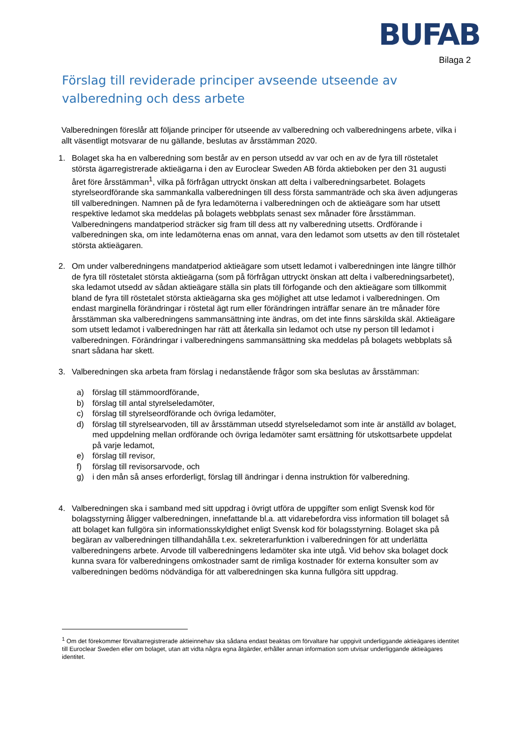BUFAB
Bilaga 2
Förslag till reviderade principer avseende utseende av valberedning och dess arbete
Valberedningen föreslår att följande principer för utseende av valberedning och valberedningens arbete, vilka i allt väsentligt motsvarar de nu gällande, beslutas av årsstämman 2020.
1. Bolaget ska ha en valberedning som består av en person utsedd av var och en av de fyra till röstetalet största ägarregistrerade aktieägarna i den av Euroclear Sweden AB förda aktieboken per den 31 augusti året före årsstämman<sup>1</sup>, vilka på förfrågan uttryckt önskan att delta i valberedningsarbetet. Bolagets styrelseordförande ska sammankalla valberedningen till dess första sammanträde och ska även adjungeras till valberedningen. Namnen på de fyra ledamöterna i valberedningen och de aktieägare som har utsett respektive ledamot ska meddelas på bolagets webbplats senast sex månader före årsstämman. Valberedningens mandatperiod sträcker sig fram till dess att ny valberedning utsetts. Ordförande i valberedningen ska, om inte ledamöterna enas om annat, vara den ledamot som utsetts av den till röstetalet största aktieägaren.
2. Om under valberedningens mandatperiod aktieägare som utsett ledamot i valberedningen inte längre tillhör de fyra till röstetalet största aktieägarna (som på förfrågan uttryckt önskan att delta i valberedningsarbetet), ska ledamot utsedd av sådan aktieägare ställa sin plats till förfogande och den aktieägare som tillkommit bland de fyra till röstetalet största aktieägarna ska ges möjlighet att utse ledamot i valberedningen. Om endast marginella förändringar i röstetal ägt rum eller förändringen inträffar senare än tre månader före årsstämman ska valberedningens sammansättning inte ändras, om det inte finns särskilda skäl. Aktieägare som utsett ledamot i valberedningen har rätt att återkalla sin ledamot och utse ny person till ledamot i valberedningen. Förändringar i valberedningens sammansättning ska meddelas på bolagets webbplats så snart sådana har skett.
3. Valberedningen ska arbeta fram förslag i nedanstående frågor som ska beslutas av årsstämman:
a) förslag till stämmoordförande,
b) förslag till antal styrelseledamöter,
c) förslag till styrelseordförande och övriga ledamöter,
d) förslag till styrelsearvoden, till av årsstämman utsedd styrelseledamot som inte är anställd av bolaget, med uppdelning mellan ordförande och övriga ledamöter samt ersättning för utskottsarbete uppdelat på varje ledamot,
e) förslag till revisor,
f) förslag till revisorsarvode, och
g) i den mån så anses erforderligt, förslag till ändringar i denna instruktion för valberedning.
4. Valberedningen ska i samband med sitt uppdrag i övrigt utföra de uppgifter som enligt Svensk kod för bolagsstyrning åligger valberedningen, innefattande bl.a. att vidarebefordra viss information till bolaget så att bolaget kan fullgöra sin informationsskyldighet enligt Svensk kod för bolagsstyrning. Bolaget ska på begäran av valberedningen tillhandahålla t.ex. sekreterarfunktion i valberedningen för att underlätta valberedningens arbete. Arvode till valberedningens ledamöter ska inte utgå. Vid behov ska bolaget dock kunna svara för valberedningens omkostnader samt de rimliga kostnader för externa konsulter som av valberedningen bedöms nödvändiga för att valberedningen ska kunna fullgöra sitt uppdrag.
<sup>1</sup> Om det förekommer förvaltarregistrerade aktieinnehav ska sådana endast beaktas om förvaltare har uppgivit underliggande aktieägares identitet till Euroclear Sweden eller om bolaget, utan att vidta några egna åtgärder, erhåller annan information som utvisar underliggande aktieägares identitet.